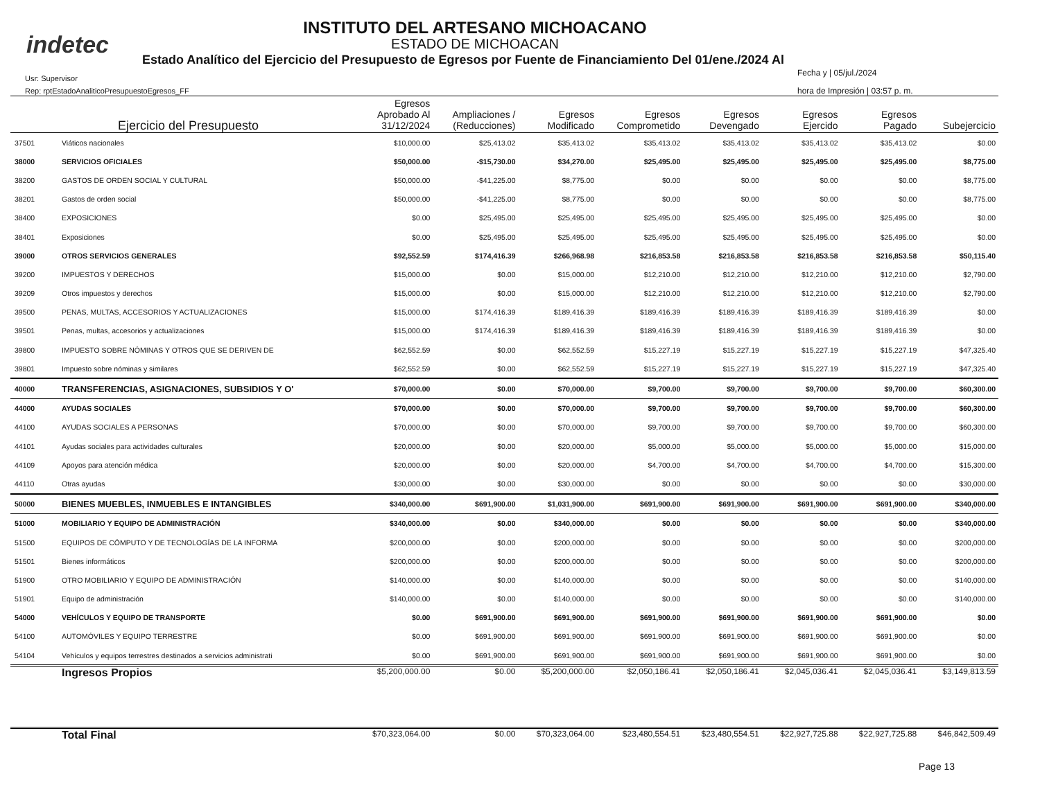indetec
INSTITUTO DEL ARTESANO MICHOACANO
ESTADO DE MICHOACAN
Estado Analítico del Ejercicio del Presupuesto de Egresos por Fuente de Financiamiento Del 01/ene./2024 Al
Usr: Supervisor
Rep: rptEstadoAnaliticoPresupuestoEgresos_FF
Fecha y | 05/jul./2024
hora de Impresión | 03:57 p. m.
| | Ejercicio del Presupuesto | Egresos Aprobado Al 31/12/2024 | Ampliaciones / (Reducciones) | Egresos Modificado | Egresos Comprometido | Egresos Devengado | Egresos Ejercido | Egresos Pagado | Subejercicio |
| --- | --- | --- | --- | --- | --- | --- | --- | --- | --- |
| 37501 | Viáticos nacionales | $10,000.00 | $25,413.02 | $35,413.02 | $35,413.02 | $35,413.02 | $35,413.02 | $35,413.02 | $0.00 |
| 38000 | SERVICIOS OFICIALES | $50,000.00 | -$15,730.00 | $34,270.00 | $25,495.00 | $25,495.00 | $25,495.00 | $25,495.00 | $8,775.00 |
| 38200 | GASTOS DE ORDEN SOCIAL Y CULTURAL | $50,000.00 | -$41,225.00 | $8,775.00 | $0.00 | $0.00 | $0.00 | $0.00 | $8,775.00 |
| 38201 | Gastos de orden social | $50,000.00 | -$41,225.00 | $8,775.00 | $0.00 | $0.00 | $0.00 | $0.00 | $8,775.00 |
| 38400 | EXPOSICIONES | $0.00 | $25,495.00 | $25,495.00 | $25,495.00 | $25,495.00 | $25,495.00 | $25,495.00 | $0.00 |
| 38401 | Exposiciones | $0.00 | $25,495.00 | $25,495.00 | $25,495.00 | $25,495.00 | $25,495.00 | $25,495.00 | $0.00 |
| 39000 | OTROS SERVICIOS GENERALES | $92,552.59 | $174,416.39 | $266,968.98 | $216,853.58 | $216,853.58 | $216,853.58 | $216,853.58 | $50,115.40 |
| 39200 | IMPUESTOS Y DERECHOS | $15,000.00 | $0.00 | $15,000.00 | $12,210.00 | $12,210.00 | $12,210.00 | $12,210.00 | $2,790.00 |
| 39209 | Otros impuestos y derechos | $15,000.00 | $0.00 | $15,000.00 | $12,210.00 | $12,210.00 | $12,210.00 | $12,210.00 | $2,790.00 |
| 39500 | PENAS, MULTAS, ACCESORIOS Y ACTUALIZACIONES | $15,000.00 | $174,416.39 | $189,416.39 | $189,416.39 | $189,416.39 | $189,416.39 | $189,416.39 | $0.00 |
| 39501 | Penas, multas, accesorios y actualizaciones | $15,000.00 | $174,416.39 | $189,416.39 | $189,416.39 | $189,416.39 | $189,416.39 | $189,416.39 | $0.00 |
| 39800 | IMPUESTO SOBRE NÓMINAS Y OTROS QUE SE DERIVEN DE | $62,552.59 | $0.00 | $62,552.59 | $15,227.19 | $15,227.19 | $15,227.19 | $15,227.19 | $47,325.40 |
| 39801 | Impuesto sobre nóminas y similares | $62,552.59 | $0.00 | $62,552.59 | $15,227.19 | $15,227.19 | $15,227.19 | $15,227.19 | $47,325.40 |
| 40000 | TRANSFERENCIAS, ASIGNACIONES, SUBSIDIOS Y O' | $70,000.00 | $0.00 | $70,000.00 | $9,700.00 | $9,700.00 | $9,700.00 | $9,700.00 | $60,300.00 |
| 44000 | AYUDAS SOCIALES | $70,000.00 | $0.00 | $70,000.00 | $9,700.00 | $9,700.00 | $9,700.00 | $9,700.00 | $60,300.00 |
| 44100 | AYUDAS SOCIALES A PERSONAS | $70,000.00 | $0.00 | $70,000.00 | $9,700.00 | $9,700.00 | $9,700.00 | $9,700.00 | $60,300.00 |
| 44101 | Ayudas sociales para actividades culturales | $20,000.00 | $0.00 | $20,000.00 | $5,000.00 | $5,000.00 | $5,000.00 | $5,000.00 | $15,000.00 |
| 44109 | Apoyos para atención médica | $20,000.00 | $0.00 | $20,000.00 | $4,700.00 | $4,700.00 | $4,700.00 | $4,700.00 | $15,300.00 |
| 44110 | Otras ayudas | $30,000.00 | $0.00 | $30,000.00 | $0.00 | $0.00 | $0.00 | $0.00 | $30,000.00 |
| 50000 | BIENES MUEBLES, INMUEBLES E INTANGIBLES | $340,000.00 | $691,900.00 | $1,031,900.00 | $691,900.00 | $691,900.00 | $691,900.00 | $691,900.00 | $340,000.00 |
| 51000 | MOBILIARIO Y EQUIPO DE ADMINISTRACIÓN | $340,000.00 | $0.00 | $340,000.00 | $0.00 | $0.00 | $0.00 | $0.00 | $340,000.00 |
| 51500 | EQUIPOS DE CÓMPUTO Y DE TECNOLOGÍAS DE LA INFORMA | $200,000.00 | $0.00 | $200,000.00 | $0.00 | $0.00 | $0.00 | $0.00 | $200,000.00 |
| 51501 | Bienes informáticos | $200,000.00 | $0.00 | $200,000.00 | $0.00 | $0.00 | $0.00 | $0.00 | $200,000.00 |
| 51900 | OTRO MOBILIARIO Y EQUIPO DE ADMINISTRACIÓN | $140,000.00 | $0.00 | $140,000.00 | $0.00 | $0.00 | $0.00 | $0.00 | $140,000.00 |
| 51901 | Equipo de administración | $140,000.00 | $0.00 | $140,000.00 | $0.00 | $0.00 | $0.00 | $0.00 | $140,000.00 |
| 54000 | VEHÍCULOS Y EQUIPO DE TRANSPORTE | $0.00 | $691,900.00 | $691,900.00 | $691,900.00 | $691,900.00 | $691,900.00 | $691,900.00 | $0.00 |
| 54100 | AUTOMÓVILES Y EQUIPO TERRESTRE | $0.00 | $691,900.00 | $691,900.00 | $691,900.00 | $691,900.00 | $691,900.00 | $691,900.00 | $0.00 |
| 54104 | Vehículos y equipos terrestres destinados a servicios administrati | $0.00 | $691,900.00 | $691,900.00 | $691,900.00 | $691,900.00 | $691,900.00 | $691,900.00 | $0.00 |
| | Ingresos Propios | $5,200,000.00 | $0.00 | $5,200,000.00 | $2,050,186.41 | $2,050,186.41 | $2,045,036.41 | $2,045,036.41 | $3,149,813.59 |
| | Total Final | $70,323,064.00 | $0.00 | $70,323,064.00 | $23,480,554.51 | $23,480,554.51 | $22,927,725.88 | $22,927,725.88 | $46,842,509.49 |
Page 13